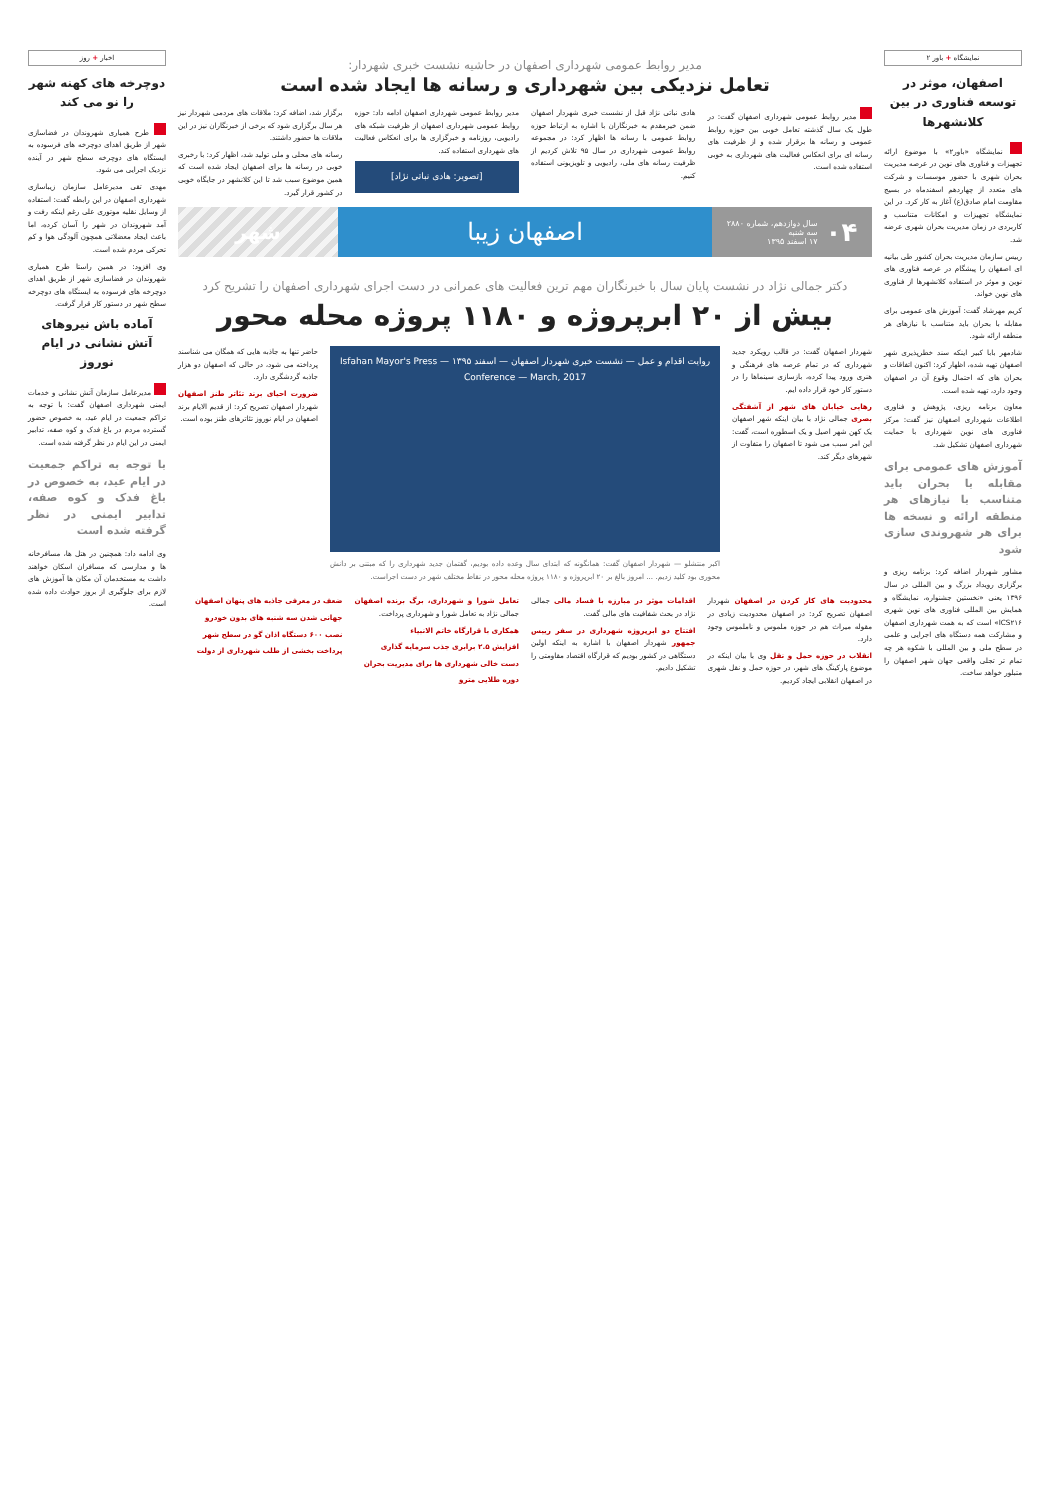نمایشگاه + باور ۲
اصفهان، موثر در توسعه فناوری در بین کلانشهرها
نمایشگاه «باور۲» با موضوع ارائه تجهیزات و فناوری های نوین در عرصه مدیریت بحران شهری با حضور موسسات و شرکت های متعدد از چهاردهم اسفندماه در بسیج مقاومت امام صادق(ع) آغاز به کار کرد. در این نمایشگاه تجهیزات و امکانات متناسب و کاربردی در زمان مدیریت بحران شهری عرضه شد.
رییس سازمان مدیریت بحران کشور طی بیانیه ای اصفهان را پیشگام در عرصه فناوری های نوین و موثر در استفاده کلانشهرها از فناوری های نوین خواند.
کریم مهرشاد گفت: آموزش های عمومی برای مقابله با بحران باید متناسب با نیازهای هر منطقه ارائه شود.
شادمهر بابا کبیر اینکه سند خطرپذیری شهر اصفهان تهیه شده، اظهار کرد: اکنون اتفاقات و بحران های که احتمال وقوع آن در اصفهان وجود دارد، تهیه شده است.
معاون برنامه ریزی، پژوهش و فناوری اطلاعات شهرداری اصفهان نیز گفت: مرکز فناوری های نوین شهرداری با حمایت شهرداری اصفهان تشکیل شد.
آموزش های عمومی برای مقابله با بحران باید متناسب با نیازهای هر منطقه ارائه و نسخه ها برای هر شهروندی سازی شود
مشاور شهردار اضافه کرد: برنامه ریزی و برگزاری رویداد بزرگ و بین المللی در سال ۱۳۹۶ یعنی «نخستین جشنواره، نمایشگاه و همایش بین المللی فناوری های نوین شهری ICS۲۱۶» است که به همت شهرداری اصفهان و مشارکت همه دستگاه های اجرایی و علمی در سطح ملی و بین المللی با شکوه هر چه تمام تر تجلی واقعی جهان شهر اصفهان را متبلور خواهد ساخت.
مدیر روابط عمومی شهرداری اصفهان در حاشیه نشست خبری شهردار:
تعامل نزدیکی بین شهرداری و رسانه ها ایجاد شده است
مدیر روابط عمومی شهرداری اصفهان گفت: در طول یک سال گذشته تعامل خوبی بین حوزه روابط عمومی و رسانه ها برقرار شده و از ظرفیت های رسانه ای برای انعکاس فعالیت های شهرداری به خوبی استفاده شده است.
هادی نباتی نژاد قبل از نشست خبری شهردار اصفهان ضمن خیرمقدم به خبرنگاران با اشاره به ارتباط حوزه روابط عمومی با رسانه ها اظهار کرد: در مجموعه روابط عمومی شهرداری در سال ۹۵ تلاش کردیم از ظرفیت رسانه های ملی، رادیویی و تلویزیونی استفاده کنیم.
مدیر روابط عمومی شهرداری اصفهان ادامه داد: حوزه روابط عمومی شهرداری اصفهان از ظرفیت شبکه های رادیویی، روزنامه و خبرگزاری ها برای انعکاس فعالیت های شهرداری استفاده کند.
[تصویر: هادی نباتی نژاد]
برگزار شد، اضافه کرد: ملاقات های مردمی شهردار نیز هر سال برگزاری شود که برخی از خبرنگاران نیز در این ملاقات ها حضور داشتند.
رسانه های محلی و ملی تولید شد، اظهار کرد: با رخبری خوبی در رسانه ها برای اصفهان ایجاد شده است که همین موضوع سبب شد تا این کلانشهر در جایگاه خوبی در کشور قرار گیرد.
۰۴ سال دوازدهم، شماره ۲۸۸۰
سه شنبه
۱۷ اسفند ۱۳۹۵
اصفهان زیبا
شهر
دکتر جمالی نژاد در نشست پایان سال با خبرنگاران مهم ترین فعالیت های عمرانی در دست اجرای شهرداری اصفهان را تشریح کرد
بیش از ۲۰ ابرپروژه و ۱۱۸۰ پروژه محله محور
شهردار اصفهان گفت: در قالب رویکرد جدید شهرداری که در تمام عرصه های فرهنگی و هنری ورود پیدا کرده، بازسازی سینماها را در دستور کار خود قرار داده ایم.
رهایی خیابان های شهر از آشفتگی بصری جمالی نژاد با بیان اینکه شهر اصفهان یک کهن شهر اصیل و یک اسطوره است، گفت: این امر سبب می شود تا اصفهان را متفاوت از شهرهای دیگر کند.
روایت اقدام و عمل — نشست خبری شهردار اصفهان — اسفند ۱۳۹۵ — Isfahan Mayor's Press Conference — March, 2017
اکبر منتشلو — شهردار اصفهان گفت: همانگونه که ابتدای سال وعده داده بودیم، گفتمان جدید شهرداری را که مبتنی بر دانش محوری بود کلید زدیم. ... امروز بالغ بر ۲۰ ابرپروژه و ۱۱۸۰ پروژه محله محور در نقاط مختلف شهر در دست اجراست.
حاضر تنها به جاذبه هایی که همگان می شناسند پرداخته می شود، در حالی که اصفهان دو هزار جاذبه گردشگری دارد.
ضرورت احیای برند تئاتر طنز اصفهان شهردار اصفهان تصریح کرد: از قدیم الایام برند اصفهان در ایام نوروز تئاترهای طنز بوده است.
محدودیت های کار کردن در اصفهان شهردار اصفهان تصریح کرد: در اصفهان محدودیت زیادی در مقوله میراث هم در حوزه ملموس و ناملموس وجود دارد.
انقلاب در حوزه حمل و نقل وی با بیان اینکه در موضوع پارکینگ های شهر، در حوزه حمل و نقل شهری در اصفهان انقلابی ایجاد کردیم.
اقدامات موثر در مبارزه با فساد مالی جمالی نژاد در بحث شفافیت های مالی گفت.
افتتاح دو ابرپروژه شهرداری در سفر رییس جمهور شهردار اصفهان با اشاره به اینکه اولین دستگاهی در کشور بودیم که قرارگاه اقتصاد مقاومتی را تشکیل دادیم.
تعامل شورا و شهرداری، برگ برنده اصفهان جمالی نژاد به تعامل شورا و شهرداری پرداخت.
همکاری با قرارگاه خاتم الانبیاء
افزایش ۲.۵ برابری جذب سرمایه گذاری
دست خالی شهرداری ها برای مدیریت بحران
دوره طلایی مترو
ضعف در معرفی جاذبه های پنهان اصفهان
جهانی شدن سه شنبه های بدون خودرو
نصب ۶۰۰ دستگاه اذان گو در سطح شهر
پرداخت بخشی از طلب شهرداری از دولت
اخبار + روز
دوچرخه های کهنه شهر را نو می کند
طرح همیاری شهروندان در فضاسازی شهر از طریق اهدای دوچرخه های فرسوده به ایستگاه های دوچرخه سطح شهر در آینده نزدیک اجرایی می شود.
مهدی تقی مدیرعامل سازمان زیباسازی شهرداری اصفهان در این رابطه گفت: استفاده از وسایل نقلیه موتوری علی رغم اینکه رفت و آمد شهروندان در شهر را آسان کرده، اما باعث ایجاد معضلاتی همچون آلودگی هوا و کم تحرکی مردم شده است.
وی افزود: در همین راستا طرح همیاری شهروندان در فضاسازی شهر از طریق اهدای دوچرخه های فرسوده به ایستگاه های دوچرخه سطح شهر در دستور کار قرار گرفت.
آماده باش نیروهای آتش نشانی در ایام نوروز
مدیرعامل سازمان آتش نشانی و خدمات ایمنی شهرداری اصفهان گفت: با توجه به تراکم جمعیت در ایام عید، به خصوص حضور گسترده مردم در باغ فدک و کوه صفه، تدابیر ایمنی در این ایام در نظر گرفته شده است.
با توجه به تراکم جمعیت در ایام عید، به خصوص در باغ فدک و کوه صفه، تدابیر ایمنی در نظر گرفته شده است
وی ادامه داد: همچنین در هتل ها، مسافرخانه ها و مدارسی که مسافران اسکان خواهند داشت به مستخدمان آن مکان ها آموزش های لازم برای جلوگیری از بروز حوادث داده شده است.